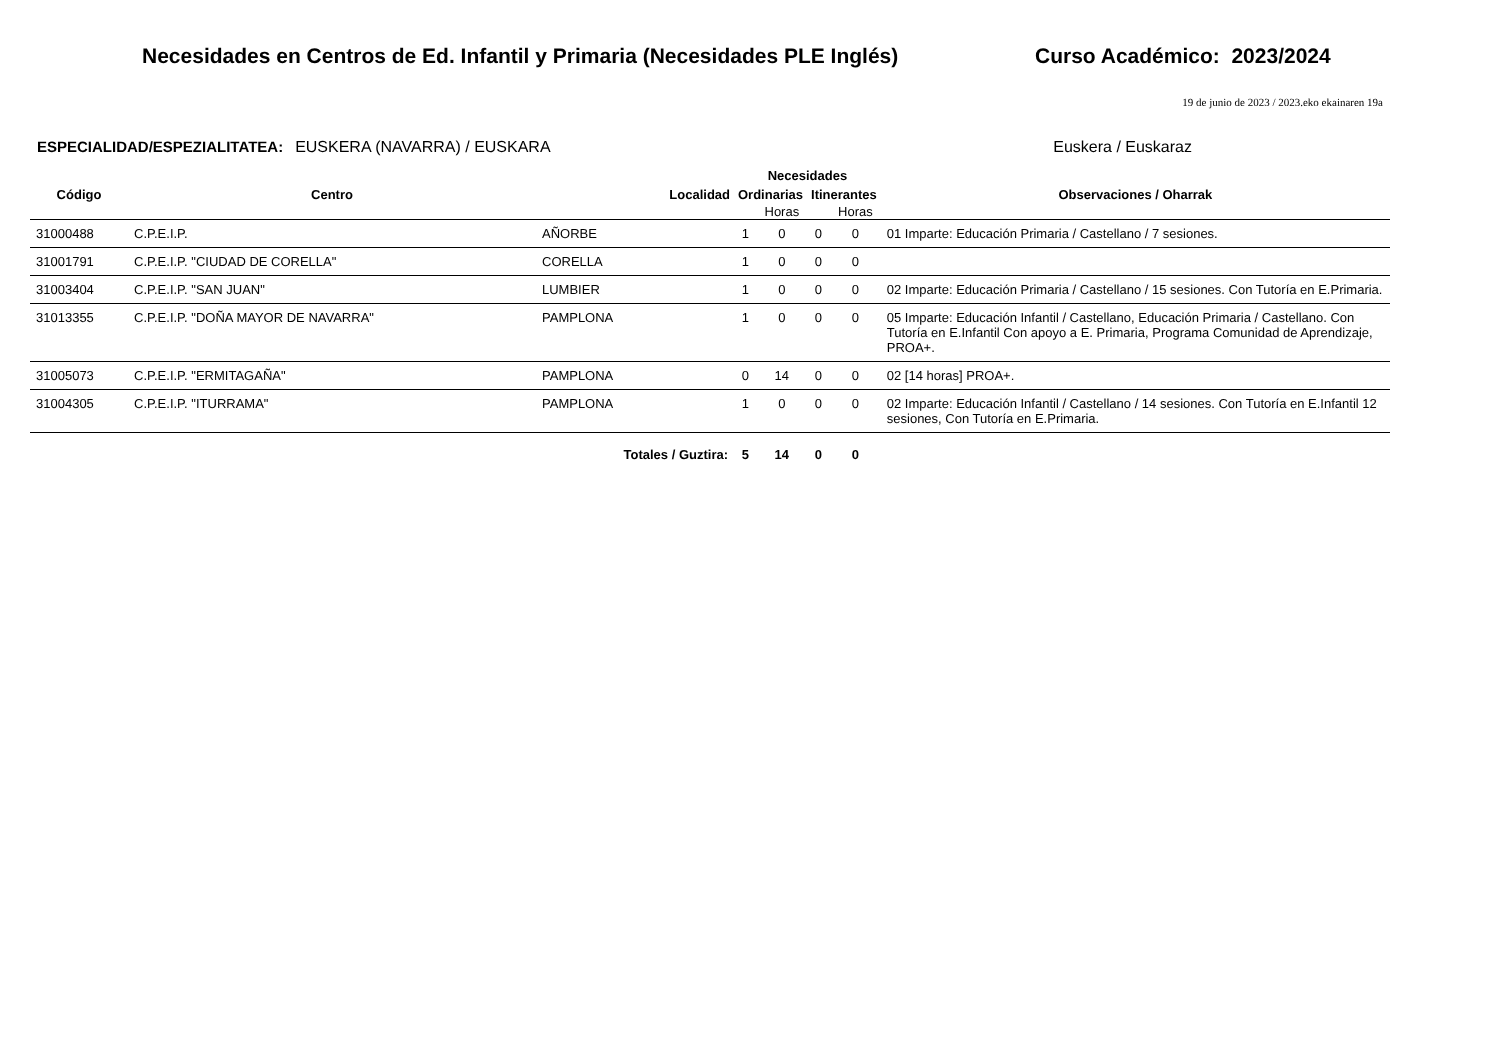Necesidades en Centros de Ed. Infantil y Primaria (Necesidades PLE Inglés)
Curso Académico: 2023/2024
19 de junio de 2023 / 2023.eko ekainaren 19a
ESPECIALIDAD/ESPEZIALITATEA: EUSKERA (NAVARRA) / EUSKARA Euskera / Euskaraz
| | | | Necesidades | | | | |
| --- | --- | --- | --- | --- | --- | --- | --- |
| Código | Centro | Localidad | Ordinarias | | Itinerantes | | Observaciones / Oharrak |
| | | | | Horas | | Horas | |
| 31000488 | C.P.E.I.P. | AÑORBE | 1 | 0 | 0 | 0 | 01 Imparte: Educación Primaria / Castellano / 7 sesiones. |
| 31001791 | C.P.E.I.P. "CIUDAD DE CORELLA" | CORELLA | 1 | 0 | 0 | 0 | |
| 31003404 | C.P.E.I.P. "SAN JUAN" | LUMBIER | 1 | 0 | 0 | 0 | 02 Imparte: Educación Primaria / Castellano / 15 sesiones. Con Tutoría en E.Primaria. |
| 31013355 | C.P.E.I.P. "DOÑA MAYOR DE NAVARRA" | PAMPLONA | 1 | 0 | 0 | 0 | 05 Imparte: Educación Infantil / Castellano, Educación Primaria / Castellano. Con Tutoría en E.Infantil Con apoyo a E. Primaria, Programa Comunidad de Aprendizaje, PROA+. |
| 31005073 | C.P.E.I.P. "ERMITAGAÑA" | PAMPLONA | 0 | 14 | 0 | 0 | 02 [14 horas] PROA+. |
| 31004305 | C.P.E.I.P. "ITURRAMA" | PAMPLONA | 1 | 0 | 0 | 0 | 02 Imparte: Educación Infantil / Castellano / 14 sesiones. Con Tutoría en E.Infantil 12 sesiones, Con Tutoría en E.Primaria. |
| | | Totales / Guztira: | 5 | 14 | 0 | 0 | |